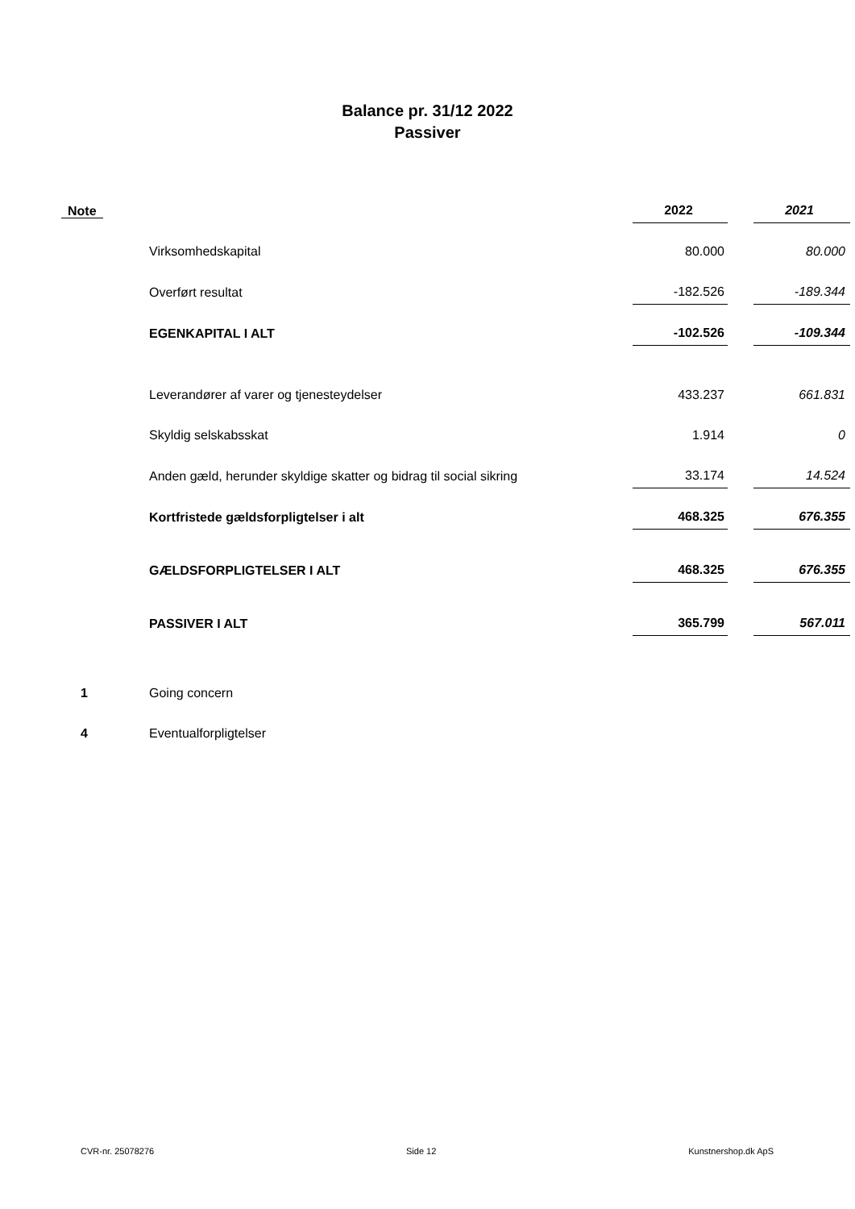Balance pr. 31/12 2022
Passiver
| Note | | 2022 | | 2021 |
| --- | --- | --- | --- | --- |
| | Virksomhedskapital | 80.000 | | 80.000 |
| | Overført resultat | -182.526 | | -189.344 |
| | EGENKAPITAL I ALT | -102.526 | | -109.344 |
| | Leverandører af varer og tjenesteydelser | 433.237 | | 661.831 |
| | Skyldig selskabsskat | 1.914 | | 0 |
| | Anden gæld, herunder skyldige skatter og bidrag til social sikring | 33.174 | | 14.524 |
| | Kortfristede gældsforpligtelser i alt | 468.325 | | 676.355 |
| | GÆLDSFORPLIGTELSER I ALT | 468.325 | | 676.355 |
| | PASSIVER I ALT | 365.799 | | 567.011 |
| 1 | Going concern | | | |
| 4 | Eventualforpligtelser | | | |
CVR-nr. 25078276 Side 12 Kunstnershop.dk ApS